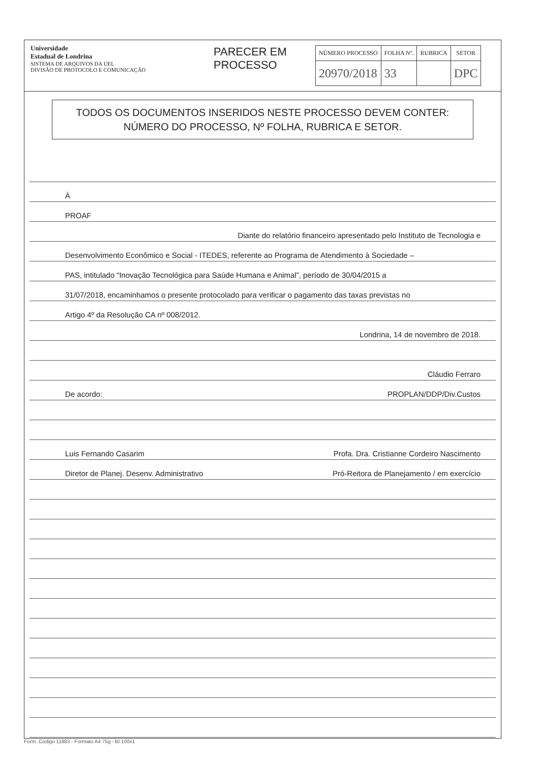Universidade
Estadual de Londrina
SISTEMA DE ARQUIVOS DA UEL
DIVISÃO DE PROTOCOLO E COMUNICAÇÃO
PARECER EM PROCESSO
| NÚMERO PROCESSO | FOLHA Nº. | RUBRICA | SETOR |
| --- | --- | --- | --- |
| 20970/2018 | 33 | | DPC |
TODOS OS DOCUMENTOS INSERIDOS NESTE PROCESSO DEVEM CONTER:
NÚMERO DO PROCESSO, Nº FOLHA, RUBRICA E SETOR.
À
PROAF
Diante do relatório financeiro apresentado pelo Instituto de Tecnologia e
Desenvolvimento Econômico e Social - ITEDES, referente ao Programa de Atendimento à Sociedade –
PAS, intitulado “Inovação Tecnológica para Saúde Humana e Animal”, período de 30/04/2015 a
31/07/2018, encaminhamos o presente protocolado para verificar o pagamento das taxas previstas no
Artigo 4º da Resolução CA nº 008/2012.
Londrina, 14 de novembro de 2018.
Cláudio Ferraro
De acordo: PROPLAN/DDP/Div.Custos
Luis Fernando Casarim Profa. Dra. Cristianne Cordeiro Nascimento
Diretor de Planej. Desenv. Administrativo Pró-Reitora de Planejamento / em exercício
Form. Código 11883 - Formato A4 75g - Bl 100x1